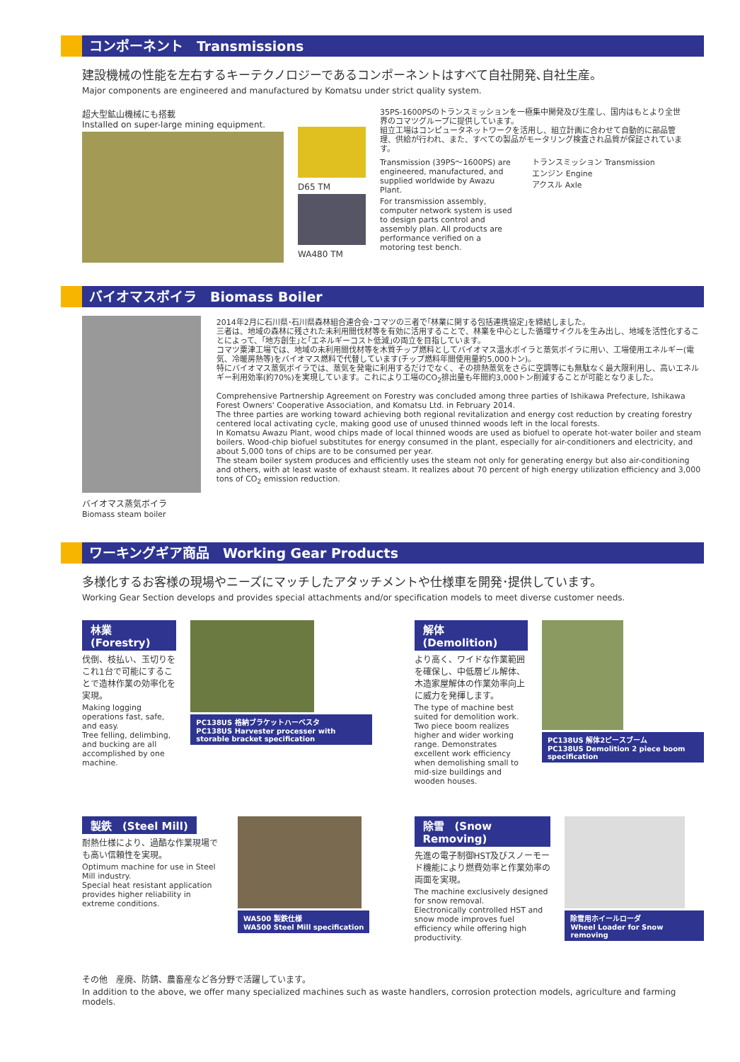コンポーネント　Transmissions
建設機械の性能を左右するキーテクノロジーであるコンポーネントはすべて自社開発､自社生産。
Major components are engineered and manufactured by Komatsu under strict quality system.
超大型鉱山機械にも搭載
Installed on super-large mining equipment.
D65 TM
WA480 TM
35PS-1600PSのトランスミッションを一極集中開発及び生産し、国内はもとより全世界のコマツグループに提供しています。
組立工場はコンピュータネットワークを活用し、組立計画に合わせて自動的に部品管理、供給が行われ、また、すべての製品がモータリング検査され品質が保証されています。
Transmission (39PS～1600PS) are engineered, manufactured, and supplied worldwide by Awazu Plant.
For transmission assembly, computer network system is used to design parts control and assembly plan. All products are performance verified on a motoring test bench.
トランスミッション Transmission
エンジン Engine
アクスル Axle
バイオマスボイラ　Biomass Boiler
バイオマス蒸気ボイラ
Biomass steam boiler
2014年2月に石川県･石川県森林組合連合会･コマツの三者で｢林業に関する包括連携協定｣を締結しました。
三者は、地域の森林に残された未利用間伐材等を有効に活用することで、林業を中心とした循環サイクルを生み出し、地域を活性化することによって、｢地方創生｣と｢エネルギーコスト低減｣の両立を目指しています。
コマツ粟津工場では、地域の未利用間伐材等を木質チップ燃料としてバイオマス温水ボイラと蒸気ボイラに用い、工場使用エネルギー(電気、冷暖房熱等)をバイオマス燃料で代替しています(チップ燃料年間使用量約5,000トン)。
特にバイオマス蒸気ボイラでは、蒸気を発電に利用するだけでなく、その排熱蒸気をさらに空調等にも無駄なく最大限利用し、高いエネルギー利用効率(約70%)を実現しています。これにより工場のCO<sub>2</sub>排出量も年間約3,000トン削減することが可能となりました。
Comprehensive Partnership Agreement on Forestry was concluded among three parties of Ishikawa Prefecture, Ishikawa Forest Owners' Cooperative Association, and Komatsu Ltd. in February 2014.
The three parties are working toward achieving both regional revitalization and energy cost reduction by creating forestry centered local activating cycle, making good use of unused thinned woods left in the local forests.
In Komatsu Awazu Plant, wood chips made of local thinned woods are used as biofuel to operate hot-water boiler and steam boilers. Wood-chip biofuel substitutes for energy consumed in the plant, especially for air-conditioners and electricity, and about 5,000 tons of chips are to be consumed per year.
The steam boiler system produces and efficiently uses the steam not only for generating energy but also air-conditioning and others, with at least waste of exhaust steam. It realizes about 70 percent of high energy utilization efficiency and 3,000 tons of CO<sub>2</sub> emission reduction.
ワーキングギア商品　Working Gear Products
多様化するお客様の現場やニーズにマッチしたアタッチメントや仕様車を開発･提供しています。
Working Gear Section develops and provides special attachments and/or specification models to meet diverse customer needs.
林業　(Forestry)
伐倒、枝払い、玉切りをこれ1台で可能にすることで造林作業の効率化を実現。
Making logging operations fast, safe, and easy.
Tree felling, delimbing, and bucking are all accomplished by one machine.
PC138US 格納ブラケットハーベスタ
PC138US Harvester processer with storable bracket specification
解体　(Demolition)
より高く、ワイドな作業範囲を確保し、中低層ビル解体、木造家屋解体の作業効率向上に威力を発揮します。
The type of machine best suited for demolition work. Two piece boom realizes higher and wider working range. Demonstrates excellent work efficiency when demolishing small to mid-size buildings and wooden houses.
PC138US 解体2ピースブーム
PC138US Demolition 2 piece boom specification
製鉄　(Steel Mill)
耐熱仕様により、過酷な作業現場でも高い信頼性を実現。
Optimum machine for use in Steel Mill industry.
Special heat resistant application provides higher reliability in extreme conditions.
WA500 製鉄仕様
WA500 Steel Mill specification
除雪　(Snow Removing)
先進の電子制御HST及びスノーモード機能により燃費効率と作業効率の両面を実現。
The machine exclusively designed for snow removal.
Electronically controlled HST and snow mode improves fuel efficiency while offering high productivity.
除雪用ホイールローダ
Wheel Loader for Snow removing
その他　産廃、防錆、農畜産など各分野で活躍しています。
In addition to the above, we offer many specialized machines such as waste handlers, corrosion protection models, agriculture and farming models.